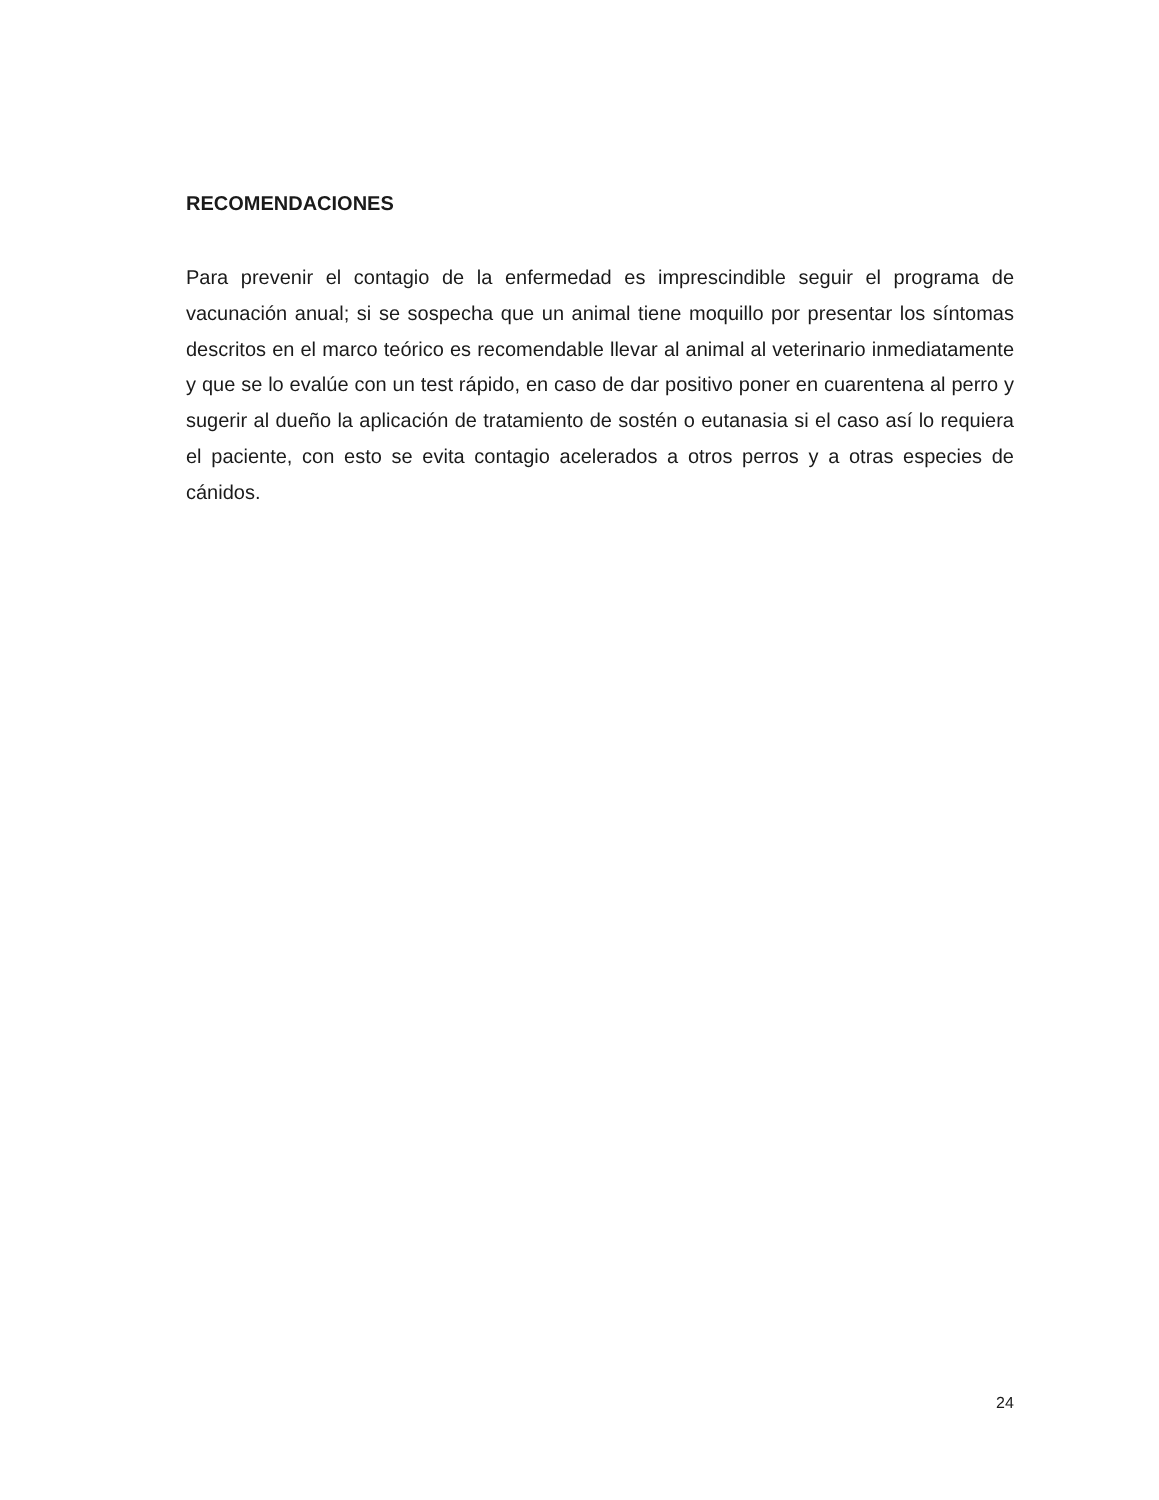RECOMENDACIONES
Para prevenir el contagio de la enfermedad es imprescindible seguir el programa de vacunación anual; si se sospecha que un animal tiene moquillo por presentar los síntomas descritos en el marco teórico es recomendable llevar al animal al veterinario inmediatamente y que se lo evalúe con un test rápido, en caso de dar positivo poner en cuarentena al perro y sugerir al dueño la aplicación de tratamiento de sostén o eutanasia si el caso así lo requiera el paciente, con esto se evita contagio acelerados a otros perros y a otras especies de cánidos.
24